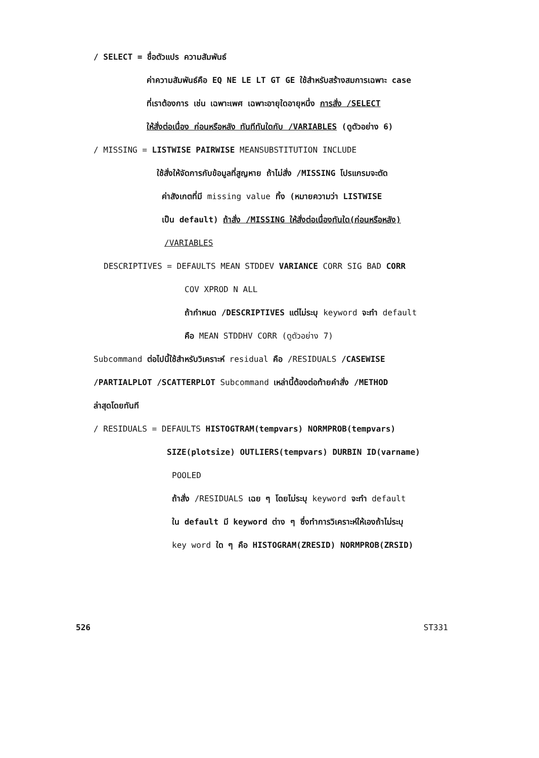/ SELECT = ชื่อตัวแปร ความสัมพันธ์
ค่าความสัมพันธ์คือ EQ NE LE LT GT GE ใช้สำหรับสร้างสมการเฉพาะ case
ที่เราต้องการ เช่น เฉพาะเพศ เฉพาะอายุใดอายุหนึ่ง การสั่ง /SELECT
ให้สั่งต่อเนื่อง ก่อนหรือหลัง ทันทีทันใดกับ /VARIABLES (ดูตัวอย่าง 6)
/ MISSING = LISTWISE PAIRWISE MEANSUBSTITUTION INCLUDE
ใช้สั่งให้จัดการกับข้อมูลที่สูญหาย ถ้าไม่สั่ง /MISSING โปรแกรมจะตัด
ค่าสังเกตที่มี missing value ทิ้ง (หมายความว่า LISTWISE
เป็น default) ถ้าสั่ง /MISSING ให้สั่งต่อเนื่องทันใด(ก่อนหรือหลัง)
/VARIABLES
DESCRIPTIVES = DEFAULTS MEAN STDDEV VARIANCE CORR SIG BAD CORR
COV XPROD N ALL
ถ้ากำหนด /DESCRIPTIVES แต่ไม่ระบุ keyword จะทำ default
คือ MEAN STDDHV CORR (ดูตัวอย่าง 7)
Subcommand ต่อไปนี้ใช้สำหรับวิเคราะห์ residual คือ /RESIDUALS /CASEWISE
/PARTIALPLOT /SCATTERPLOT Subcommand เหล่านี้ต้องต่อท้ายคำสั่ง /METHOD
ล่าสุดโดยทันที
/ RESIDUALS = DEFAULTS HISTOGTRAM(tempvars) NORMPROB(tempvars)
SIZE(plotsize) OUTLIERS(tempvars) DURBIN ID(varname)
POOLED
ถ้าสั่ง /RESIDUALS เฉย ๆ โดยไม่ระบุ keyword จะทำ default
ใน default มี keyword ต่าง ๆ ซึ่งทำการวิเคราะห์ให้เองถ้าไม่ระบุ
key word ใด ๆ คือ HISTOGRAM(ZRESID) NORMPROB(ZRSID)
526 ST331